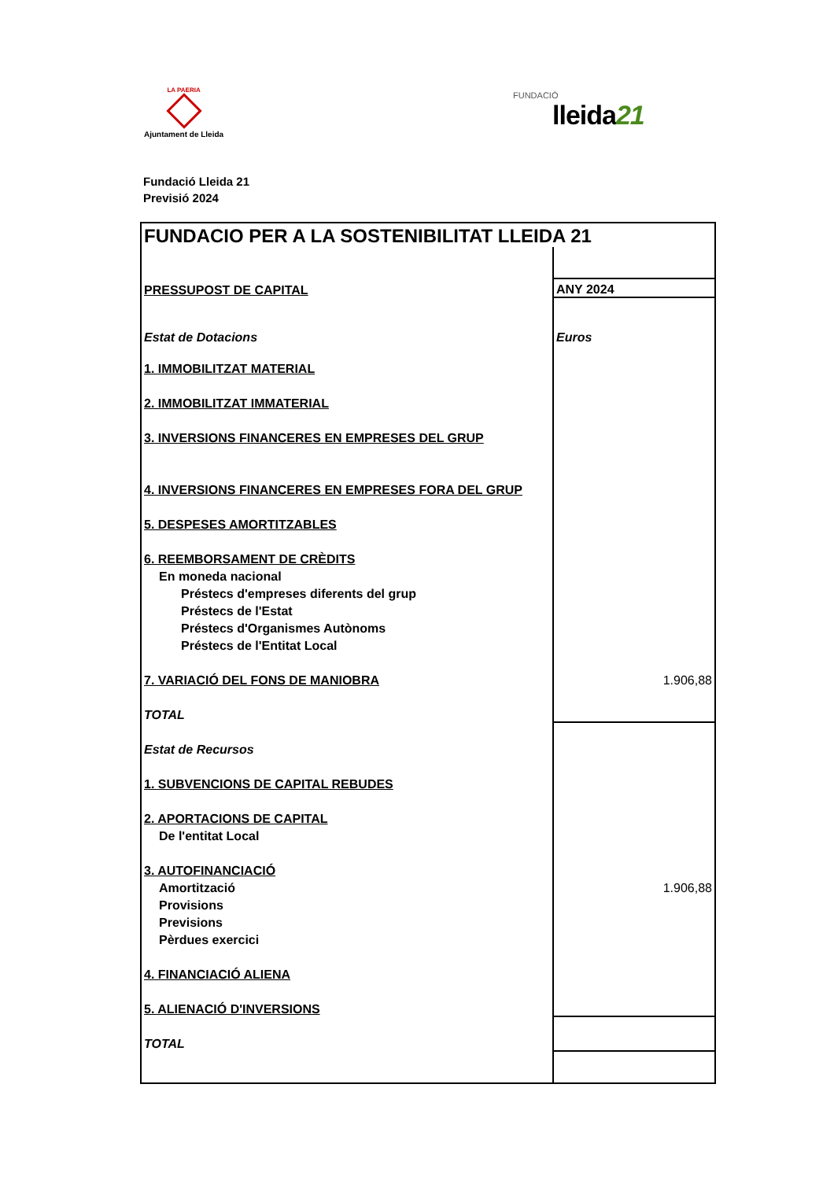LA PAERIA
Ajuntament de Lleida
FUNDACIÓ
lleida21
Fundació Lleida 21
Previsió 2024
| FUNDACIO PER A LA SOSTENIBILITAT LLEIDA 21 | |
| PRESSUPOST DE CAPITAL | ANY 2024 |
| Estat de Dotacions | Euros |
| 1. IMMOBILITZAT MATERIAL | |
| 2. IMMOBILITZAT IMMATERIAL | |
| 3. INVERSIONS FINANCERES EN EMPRESES DEL GRUP | |
| 4. INVERSIONS FINANCERES EN EMPRESES FORA DEL GRUP | |
| 5. DESPESES AMORTITZABLES | |
| 6. REEMBORSAMENT DE CRÈDITS | |
| En moneda nacional | |
| Préstecs d'empreses diferents del grup | |
| Préstecs de l'Estat | |
| Préstecs d'Organismes Autònoms | |
| Préstecs de l'Entitat Local | |
| 7. VARIACIÓ DEL FONS DE MANIOBRA | 1.906,88 |
| TOTAL | |
| Estat de Recursos | |
| 1. SUBVENCIONS DE CAPITAL REBUDES | |
| 2. APORTACIONS DE CAPITAL | |
| De l'entitat Local | |
| 3. AUTOFINANCIACIÓ | |
| Amortització | 1.906,88 |
| Provisions | |
| Previsions | |
| Pèrdues exercici | |
| 4. FINANCIACIÓ ALIENA | |
| 5. ALIENACIÓ D'INVERSIONS | |
| TOTAL | |